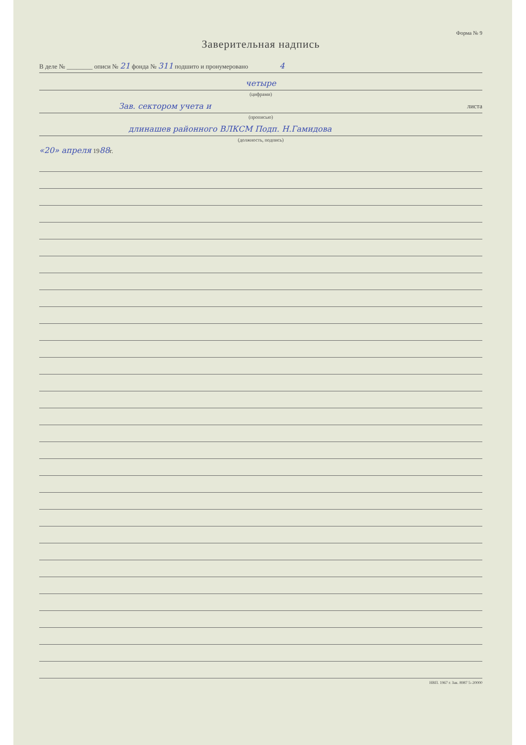Форма № 9
Заверительная надпись
В деле № ________ описи № 21 фонда № 311 подшито и пронумеровано 4
четыре
(цифрами)
Зав. сектором учета и листа
(прописью)
длинашев районного ВЛКСМ Подп. Н.Гамидова
(должность, подпись)
«20» апреля 1988г.
НВП. 1967 г. Зак. 8987 5–20000